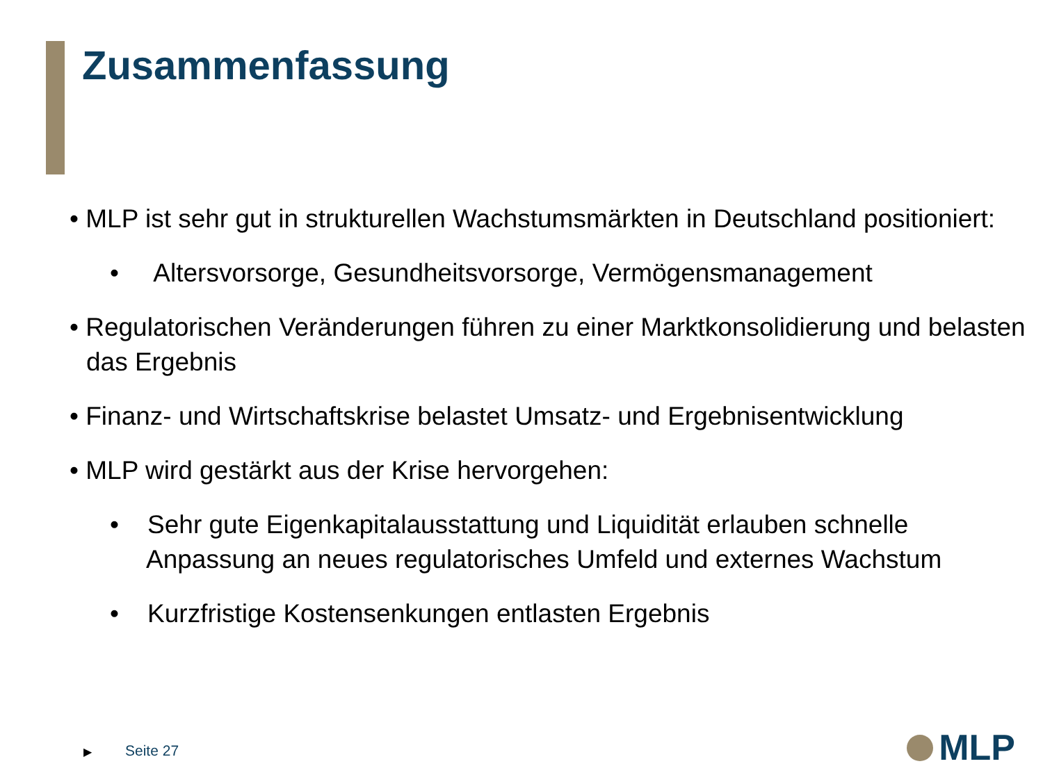Zusammenfassung
• MLP ist sehr gut in strukturellen Wachstumsmärkten in Deutschland positioniert:
• Altersvorsorge, Gesundheitsvorsorge, Vermögensmanagement
• Regulatorischen Veränderungen führen zu einer Marktkonsolidierung und belasten das Ergebnis
• Finanz- und Wirtschaftskrise belastet Umsatz- und Ergebnisentwicklung
• MLP wird gestärkt aus der Krise hervorgehen:
• Sehr gute Eigenkapitalausstattung und Liquidität erlauben schnelle Anpassung an neues regulatorisches Umfeld und externes Wachstum
• Kurzfristige Kostensenkungen entlasten Ergebnis
▶ Seite 27 MLP